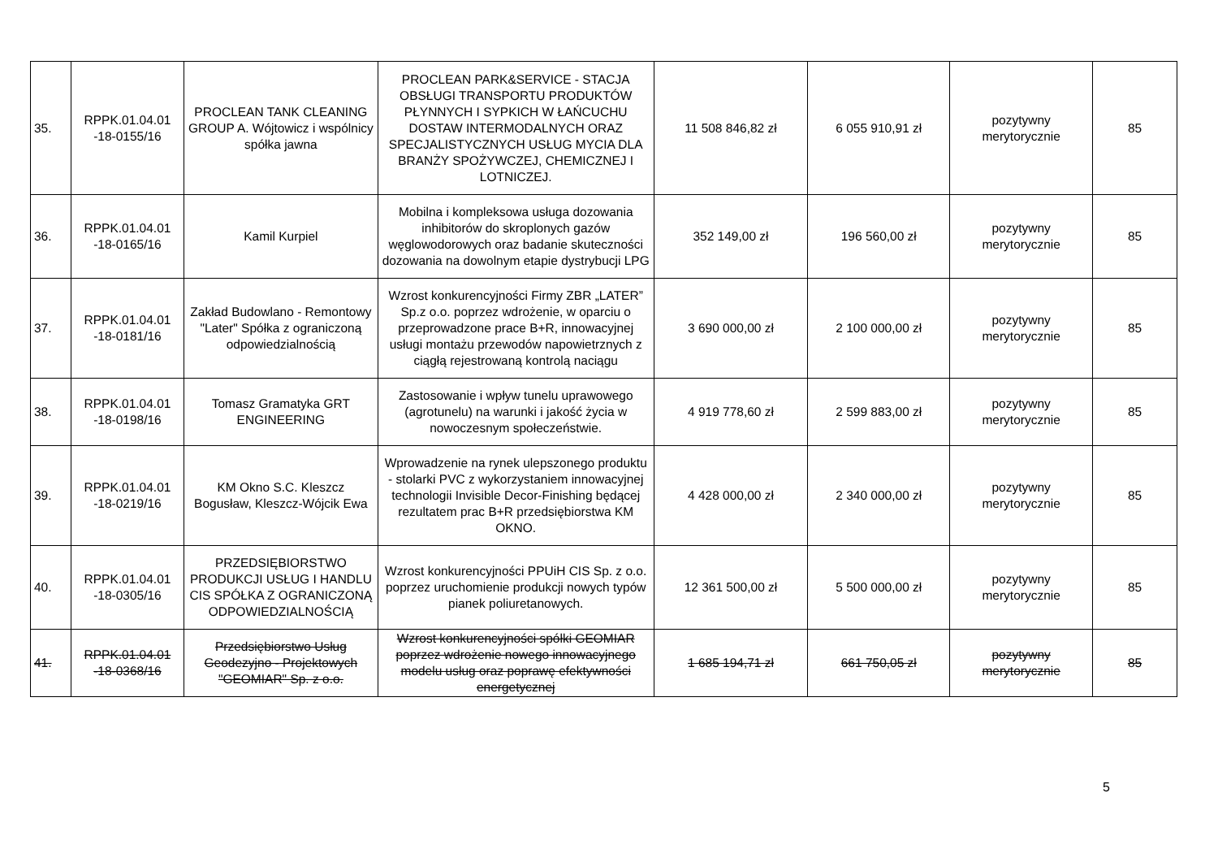| 35. | RPPK.01.04.01 -18-0155/16 | PROCLEAN TANK CLEANING GROUP A. Wójtowicz i wspólnicy spółka jawna | PROCLEAN PARK&SERVICE - STACJA OBSŁUGI TRANSPORTU PRODUKTÓW PŁYNNYCH I SYPKICH W ŁAŃCUCHU DOSTAW INTERMODALNYCH ORAZ SPECJALISTYCZNYCH USŁUG MYCIA DLA BRANŻY SPOŻYWCZEJ, CHEMICZNEJ I LOTNICZEJ. | 11 508 846,82 zł | 6 055 910,91 zł | pozytywny merytorycznie | 85 |
| 36. | RPPK.01.04.01 -18-0165/16 | Kamil Kurpiel | Mobilna i kompleksowa usługa dozowania inhibitorów do skroplonych gazów węglowodorowych oraz badanie skuteczności dozowania na dowolnym etapie dystrybucji LPG | 352 149,00 zł | 196 560,00 zł | pozytywny merytorycznie | 85 |
| 37. | RPPK.01.04.01 -18-0181/16 | Zakład Budowlano - Remontowy "Later" Spółka z ograniczoną odpowiedzialnością | Wzrost konkurencyjności Firmy ZBR „LATER” Sp.z o.o. poprzez wdrożenie, w oparciu o przeprowadzone prace B+R, innowacyjnej usługi montażu przewodów napowietrznych z ciągłą rejestrowaną kontrolą naciągu | 3 690 000,00 zł | 2 100 000,00 zł | pozytywny merytorycznie | 85 |
| 38. | RPPK.01.04.01 -18-0198/16 | Tomasz Gramatyka GRT ENGINEERING | Zastosowanie i wpływ tunelu uprawowego (agrotunelu) na warunki i jakość życia w nowoczesnym społeczeństwie. | 4 919 778,60 zł | 2 599 883,00 zł | pozytywny merytorycznie | 85 |
| 39. | RPPK.01.04.01 -18-0219/16 | KM Okno S.C. Kleszcz Bogusław, Kleszcz-Wójcik Ewa | Wprowadzenie na rynek ulepszonego produktu - stolarki PVC z wykorzystaniem innowacyjnej technologii Invisible Decor-Finishing będącej rezultatem prac B+R przedsiębiorstwa KM OKNO. | 4 428 000,00 zł | 2 340 000,00 zł | pozytywny merytorycznie | 85 |
| 40. | RPPK.01.04.01 -18-0305/16 | PRZEDSIĘBIORSTWO PRODUKCJI USŁUG I HANDLU CIS SPÓŁKA Z OGRANICZONĄ ODPOWIEDZIALNOŚCIĄ | Wzrost konkurencyjności PPUiH CIS Sp. z o.o. poprzez uruchomienie produkcji nowych typów pianek poliuretanowych. | 12 361 500,00 zł | 5 500 000,00 zł | pozytywny merytorycznie | 85 |
| 41. | RPPK.01.04.01 -18-0368/16 | Przedsiębiorstwo Usług Geodezyjno - Projektowych "GEOMIAR" Sp. z o.o. | Wzrost konkurencyjności spółki GEOMIAR poprzez wdrożenie nowego innowacyjnego modelu usług oraz poprawę efektywności energetycznej | 1 685 194,71 zł | 661 750,05 zł | pozytywny merytorycznie | 85 |
5